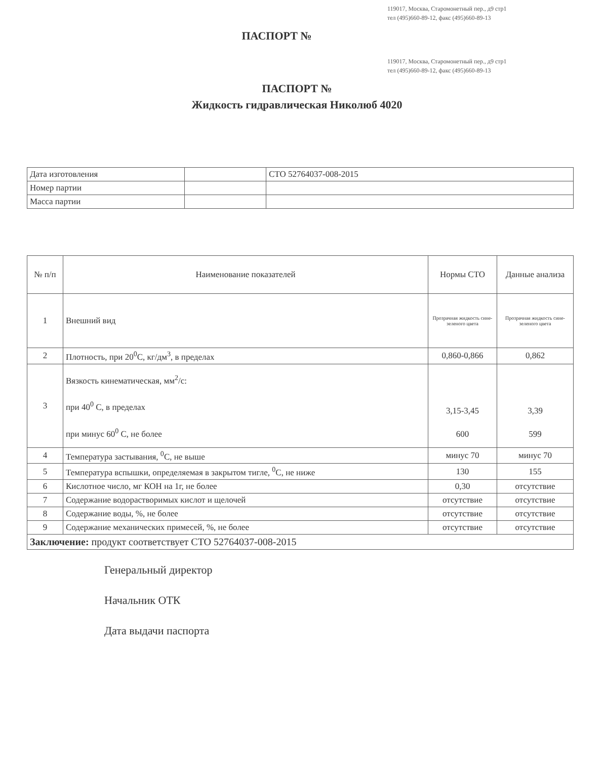119017, Москва, Старомонетный пер., д9 стр1
тел (495)660-89-12, факс (495)660-89-13
ПАСПОРТ №
119017, Москва, Старомонетный пер., д9 стр1
тел (495)660-89-12, факс (495)660-89-13
ПАСПОРТ №
Жидкость гидравлическая Николюб 4020
| Дата изготовления | | СТО 52764037-008-2015 |
| Номер партии | | |
| Масса партии | | |
| № п/п | Наименование показателей | Нормы СТО | Данные анализа |
| --- | --- | --- | --- |
| 1 | Внешний вид | Прозрачная жидкость сине-зеленого цвета | Прозрачная жидкость сине-зеленого цвета |
| 2 | Плотность, при 20<sup>0</sup>С, кг/дм<sup>3</sup>, в пределах | 0,860-0,866 | 0,862 |
| 3 | Вязкость кинематическая, мм<sup>2</sup>/с: при 40<sup>0</sup> С, в пределах при минус 60<sup>0</sup> С, не более | 3,15-3,45 600 | 3,39 599 |
| 4 | Температура застывания, <sup>0</sup>С, не выше | минус 70 | минус 70 |
| 5 | Температура вспышки, определяемая в закрытом тигле, <sup>0</sup>С, не ниже | 130 | 155 |
| 6 | Кислотное число, мг КОН на 1г, не более | 0,30 | отсутствие |
| 7 | Содержание водорастворимых кислот и щелочей | отсутствие | отсутствие |
| 8 | Содержание воды, %, не более | отсутствие | отсутствие |
| 9 | Содержание механических примесей, %, не более | отсутствие | отсутствие |
| Заключение: продукт соответствует СТО 52764037-008-2015 | | | |
Генеральный директор
Начальник ОТК
Дата выдачи паспорта